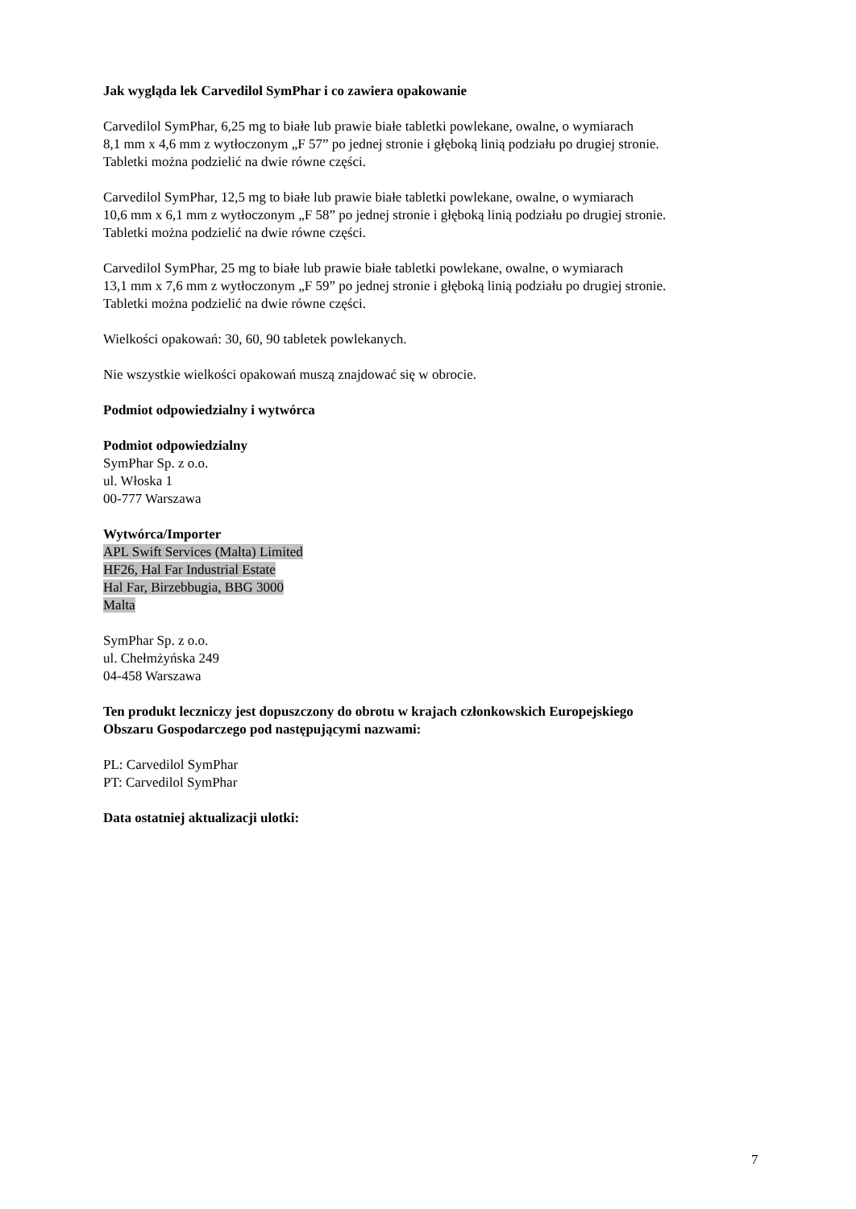Jak wygląda lek Carvedilol SymPhar i co zawiera opakowanie
Carvedilol SymPhar, 6,25 mg to białe lub prawie białe tabletki powlekane, owalne, o wymiarach
8,1 mm x 4,6 mm z wytłoczonym „F 57” po jednej stronie i głęboką linią podziału po drugiej stronie.
Tabletki można podzielić na dwie równe części.
Carvedilol SymPhar, 12,5 mg to białe lub prawie białe tabletki powlekane, owalne, o wymiarach
10,6 mm x 6,1 mm z wytłoczonym „F 58” po jednej stronie i głęboką linią podziału po drugiej stronie.
Tabletki można podzielić na dwie równe części.
Carvedilol SymPhar, 25 mg to białe lub prawie białe tabletki powlekane, owalne, o wymiarach
13,1 mm x 7,6 mm z wytłoczonym „F 59” po jednej stronie i głęboką linią podziału po drugiej stronie.
Tabletki można podzielić na dwie równe części.
Wielkości opakowań: 30, 60, 90 tabletek powlekanych.
Nie wszystkie wielkości opakowań muszą znajdować się w obrocie.
Podmiot odpowiedzialny i wytwórca
Podmiot odpowiedzialny
SymPhar Sp. z o.o.
ul. Włoska 1
00-777 Warszawa
Wytwórca/Importer
APL Swift Services (Malta) Limited
HF26, Hal Far Industrial Estate
Hal Far, Birzebbugia, BBG 3000
Malta
SymPhar Sp. z o.o.
ul. Chełmżyńska 249
04-458 Warszawa
Ten produkt leczniczy jest dopuszczony do obrotu w krajach członkowskich Europejskiego
Obszaru Gospodarczego pod następującymi nazwami:
PL: Carvedilol SymPhar
PT: Carvedilol SymPhar
Data ostatniej aktualizacji ulotki:
7